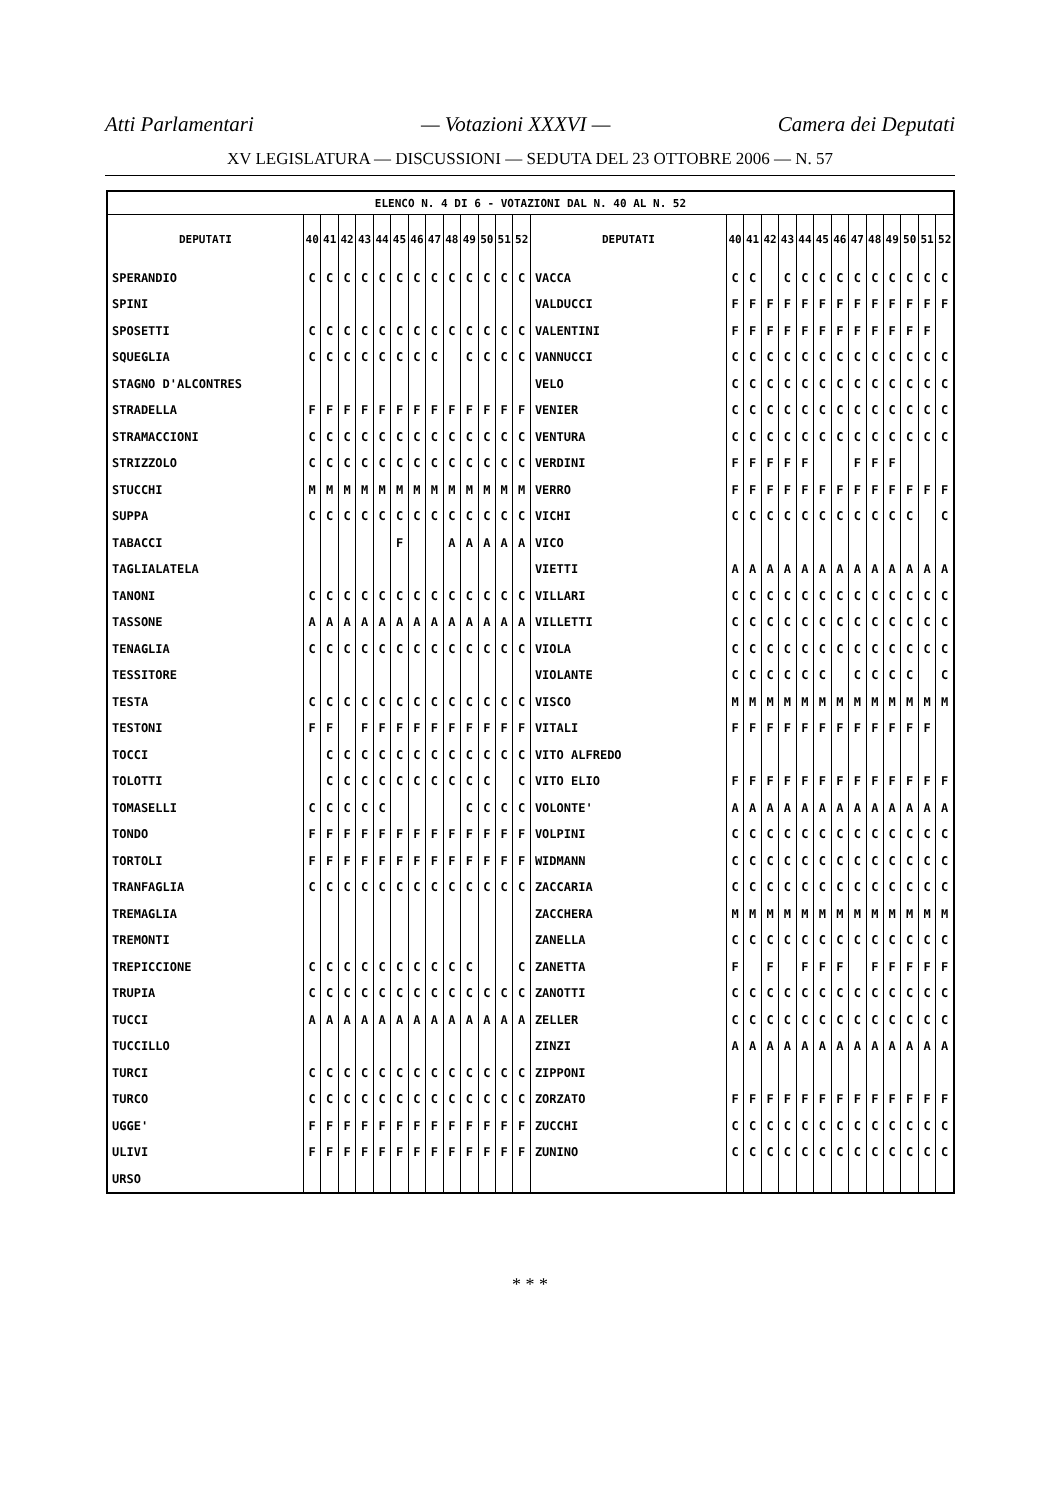Atti Parlamentari — Votazioni XXXVI — Camera dei Deputati
XV LEGISLATURA — DISCUSSIONI — SEDUTA DEL 23 OTTOBRE 2006 — N. 57
| ELENCO N. 4 DI 6 - VOTAZIONI DAL N. 40 AL N. 52 | | | | | | | | | | | | | | | | | | | | | | | | | | | |
| --- | --- | --- | --- | --- | --- | --- | --- | --- | --- | --- | --- | --- | --- | --- | --- | --- | --- | --- | --- | --- | --- | --- | --- | --- | --- | --- | --- |
| DEPUTATI | 40 | 41 | 42 | 43 | 44 | 45 | 46 | 47 | 48 | 49 | 50 | 51 | 52 | DEPUTATI | 40 | 41 | 42 | 43 | 44 | 45 | 46 | 47 | 48 | 49 | 50 | 51 | 52 |
| SPERANDIO | C | C | C | C | C | C | C | C | C | C | C | C | C | VACCA | C | C | | C | C | C | C | C | C | C | C | C | C |
| SPINI | | | | | | | | | | | | | | VALDUCCI | F | F | F | F | F | F | F | F | F | F | F | F | F |
| SPOSETTI | C | C | C | C | C | C | C | C | C | C | C | C | C | VALENTINI | F | F | F | F | F | F | F | F | F | F | F | F | |
| SQUEGLIA | C | C | C | C | C | C | C | C | | C | C | C | C | VANNUCCI | C | C | C | C | C | C | C | C | C | C | C | C | C |
| STAGNO D'ALCONTRES | | | | | | | | | | | | | | VELO | C | C | C | C | C | C | C | C | C | C | C | C | C |
| STRADELLA | F | F | F | F | F | F | F | F | F | F | F | F | F | VENIER | C | C | C | C | C | C | C | C | C | C | C | C | C |
| STRAMACCIONI | C | C | C | C | C | C | C | C | C | C | C | C | C | VENTURA | C | C | C | C | C | C | C | C | C | C | C | C | C |
| STRIZZOLO | C | C | C | C | C | C | C | C | C | C | C | C | C | VERDINI | F | F | F | F | F | | | F | F | F | | | |
| STUCCHI | M | M | M | M | M | M | M | M | M | M | M | M | M | VERRO | F | F | F | F | F | F | F | F | F | F | F | F | F |
| SUPPA | C | C | C | C | C | C | C | C | C | C | C | C | C | VICHI | C | C | C | C | C | C | C | C | C | C | C | | C |
| TABACCI | | | | | | F | | | A | A | A | A | A | VICO | | | | | | | | | | | | | |
| TAGLIALATELA | | | | | | | | | | | | | | VIETTI | A | A | A | A | A | A | A | A | A | A | A | A | A |
| TANONI | C | C | C | C | C | C | C | C | C | C | C | C | C | VILLARI | C | C | C | C | C | C | C | C | C | C | C | C | C |
| TASSONE | A | A | A | A | A | A | A | A | A | A | A | A | A | VILLETTI | C | C | C | C | C | C | C | C | C | C | C | C | C |
| TENAGLIA | C | C | C | C | C | C | C | C | C | C | C | C | C | VIOLA | C | C | C | C | C | C | C | C | C | C | C | C | C |
| TESSITORE | | | | | | | | | | | | | | VIOLANTE | C | C | C | C | C | C | | C | C | C | C | | C |
| TESTA | C | C | C | C | C | C | C | C | C | C | C | C | C | VISCO | M | M | M | M | M | M | M | M | M | M | M | M | M |
| TESTONI | F | F | | F | F | F | F | F | F | F | F | F | F | VITALI | F | F | F | F | F | F | F | F | F | F | F | F | |
| TOCCI | | C | C | C | C | C | C | C | C | C | C | C | C | VITO ALFREDO | | | | | | | | | | | | | |
| TOLOTTI | | C | C | C | C | C | C | C | C | C | C | | C | VITO ELIO | F | F | F | F | F | F | F | F | F | F | F | F | F |
| TOMASELLI | C | C | C | C | C | | | | | C | C | C | C | VOLONTE' | A | A | A | A | A | A | A | A | A | A | A | A | A |
| TONDO | F | F | F | F | F | F | F | F | F | F | F | F | F | VOLPINI | C | C | C | C | C | C | C | C | C | C | C | C | C |
| TORTOLI | F | F | F | F | F | F | F | F | F | F | F | F | F | WIDMANN | C | C | C | C | C | C | C | C | C | C | C | C | C |
| TRANFAGLIA | C | C | C | C | C | C | C | C | C | C | C | C | C | ZACCARIA | C | C | C | C | C | C | C | C | C | C | C | C | C |
| TREMAGLIA | | | | | | | | | | | | | | ZACCHERA | M | M | M | M | M | M | M | M | M | M | M | M | M |
| TREMONTI | | | | | | | | | | | | | | ZANELLA | C | C | C | C | C | C | C | C | C | C | C | C | C |
| TREPICCIONE | C | C | C | C | C | C | C | C | C | C | | | C | ZANETTA | F | | F | | F | F | F | | F | F | F | F | F |
| TRUPIA | C | C | C | C | C | C | C | C | C | C | C | C | C | ZANOTTI | C | C | C | C | C | C | C | C | C | C | C | C | C |
| TUCCI | A | A | A | A | A | A | A | A | A | A | A | A | A | ZELLER | C | C | C | C | C | C | C | C | C | C | C | C | C |
| TUCCILLO | | | | | | | | | | | | | | ZINZI | A | A | A | A | A | A | A | A | A | A | A | A | A |
| TURCI | C | C | C | C | C | C | C | C | C | C | C | C | C | ZIPPONI | | | | | | | | | | | | | |
| TURCO | C | C | C | C | C | C | C | C | C | C | C | C | C | ZORZATO | F | F | F | F | F | F | F | F | F | F | F | F | F |
| UGGE' | F | F | F | F | F | F | F | F | F | F | F | F | F | ZUCCHI | C | C | C | C | C | C | C | C | C | C | C | C | C |
| ULIVI | F | F | F | F | F | F | F | F | F | F | F | F | F | ZUNINO | C | C | C | C | C | C | C | C | C | C | C | C | C |
| URSO | | | | | | | | | | | | | | | | | | | | | | | | | | | |
* * *